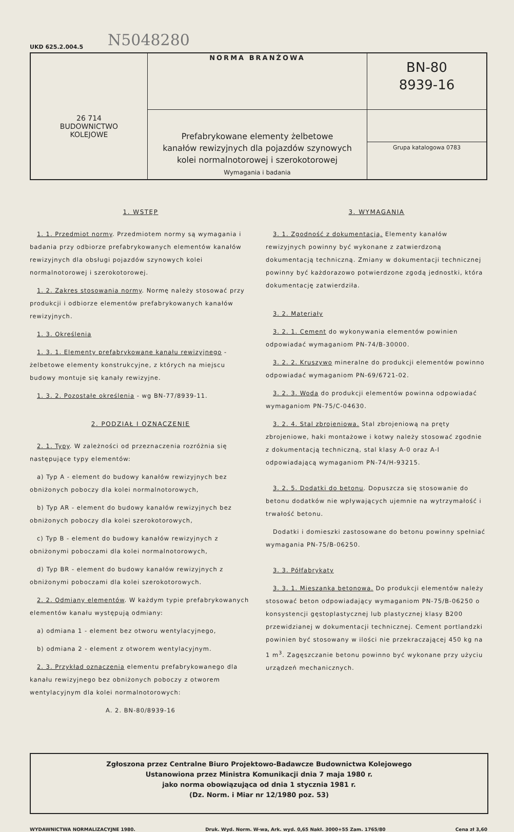N5048280
UKD 625.2.004.5
| 26 714 BUDOWNICTWO KOLEJOWE | NORMA BRANŻOWA | BN-80 8939-16 |
| | Prefabrykowane elementy żelbetowe kanałów rewizyjnych dla pojazdów szynowych kolei normalnotorowej i szerokotorowej Wymagania i badania | |
| | | Grupa katalogowa 0783 |
1. WSTĘP
1. 1. Przedmiot normy. Przedmiotem normy są wymagania i badania przy odbiorze prefabrykowanych elementów kanałów rewizyjnych dla obsługi pojazdów szynowych kolei normalnotorowej i szerokotorowej.
1. 2. Zakres stosowania normy. Normę należy stosować przy produkcji i odbiorze elementów prefabrykowanych kanałów rewizyjnych.
1. 3. Określenia
1. 3. 1. Elementy prefabrykowane kanału rewizyjnego - żelbetowe elementy konstrukcyjne, z których na miejscu budowy montuje się kanały rewizyjne.
1. 3. 2. Pozostałe określenia - wg BN-77/8939-11.
2. PODZIAŁ I OZNACZENIE
2. 1. Typy. W zależności od przeznaczenia rozróżnia się następujące typy elementów:
a) Typ A - element do budowy kanałów rewizyjnych bez obniżonych poboczy dla kolei normalnotorowych,
b) Typ AR - element do budowy kanałów rewizyjnych bez obniżonych poboczy dla kolei szerokotorowych,
c) Typ B - element do budowy kanałów rewizyjnych z obniżonymi poboczami dla kolei normalnotorowych,
d) Typ BR - element do budowy kanałów rewizyjnych z obniżonymi poboczami dla kolei szerokotorowych.
2. 2. Odmiany elementów. W każdym typie prefabrykowanych elementów kanału występują odmiany:
a) odmiana 1 - element bez otworu wentylacyjnego,
b) odmiana 2 - element z otworem wentylacyjnym.
2. 3. Przykład oznaczenia elementu prefabrykowanego dla kanału rewizyjnego bez obniżonych poboczy z otworem wentylacyjnym dla kolei normalnotorowych:
A. 2. BN-80/8939-16
3. WYMAGANIA
3. 1. Zgodność z dokumentacją. Elementy kanałów rewizyjnych powinny być wykonane z zatwierdzoną dokumentacją techniczną. Zmiany w dokumentacji technicznej powinny być każdorazowo potwierdzone zgodą jednostki, która dokumentację zatwierdziła.
3. 2. Materiały
3. 2. 1. Cement do wykonywania elementów powinien odpowiadać wymaganiom PN-74/B-30000.
3. 2. 2. Kruszywo mineralne do produkcji elementów powinno odpowiadać wymaganiom PN-69/6721-02.
3. 2. 3. Woda do produkcji elementów powinna odpowiadać wymaganiom PN-75/C-04630.
3. 2. 4. Stal zbrojeniowa. Stal zbrojeniową na pręty zbrojeniowe, haki montażowe i kotwy należy stosować zgodnie z dokumentacją techniczną, stal klasy A-0 oraz A-I odpowiadającą wymaganiom PN-74/H-93215.
3. 2. 5. Dodatki do betonu. Dopuszcza się stosowanie do betonu dodatków nie wpływających ujemnie na wytrzymałość i trwałość betonu.
Dodatki i domieszki zastosowane do betonu powinny spełniać wymagania PN-75/B-06250.
3. 3. Półfabrykaty
3. 3. 1. Mieszanka betonowa. Do produkcji elementów należy stosować beton odpowiadający wymaganiom PN-75/B-06250 o konsystencji gęstoplastycznej lub plastycznej klasy B200 przewidzianej w dokumentacji technicznej. Cement portlandzki powinien być stosowany w ilości nie przekraczającej 450 kg na 1 m<sup>3</sup>. Zagęszczanie betonu powinno być wykonane przy użyciu urządzeń mechanicznych.
Zgłoszona przez Centralne Biuro Projektowo-Badawcze Budownictwa Kolejowego
Ustanowiona przez Ministra Komunikacji dnia 7 maja 1980 r.
jako norma obowiązująca od dnia 1 stycznia 1981 r.
(Dz. Norm. i Miar nr 12/1980 poz. 53)
WYDAWNICTWA NORMALIZACYJNE 1980. Druk. Wyd. Norm. W-wa, Ark. wyd. 0,65 Nakł. 3000+55 Zam. 1765/80 Cena zł 3,60